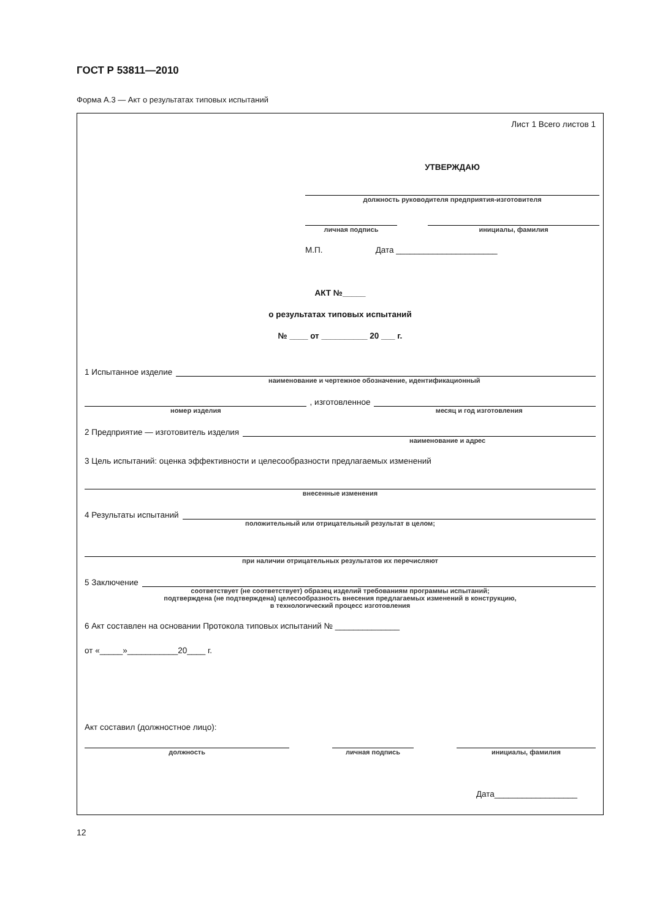ГОСТ Р 53811—2010
Форма А.3 — Акт о результатах типовых испытаний
Лист 1 Всего листов 1
УТВЕРЖДАЮ
должность руководителя предприятия-изготовителя
личная подпись инициалы, фамилия
М.П. Дата ______________________
АКТ №_____
о результатах типовых испытаний
№ ____ от __________ 20 ___ г.
1 Испытанное изделие
наименование и чертежное обозначение, идентификационный
, изготовленное
номер изделия месяц и год изготовления
2 Предприятие — изготовитель изделия
наименование и адрес
3 Цель испытаний: оценка эффективности и целесообразности предлагаемых изменений
внесенные изменения
4 Результаты испытаний
положительный или отрицательный результат в целом;
при наличии отрицательных результатов их перечисляют
5 Заключение
соответствует (не соответствует) образец изделий требованиям программы испытаний;
подтверждена (не подтверждена) целесообразность внесения предлагаемых изменений в конструкцию,
в технологический процесс изготовления
6 Акт составлен на основании Протокола типовых испытаний № ______________
от «_____»___________20____ г.
Акт составил (должностное лицо):
должность личная подпись инициалы, фамилия
Дата__________________
12